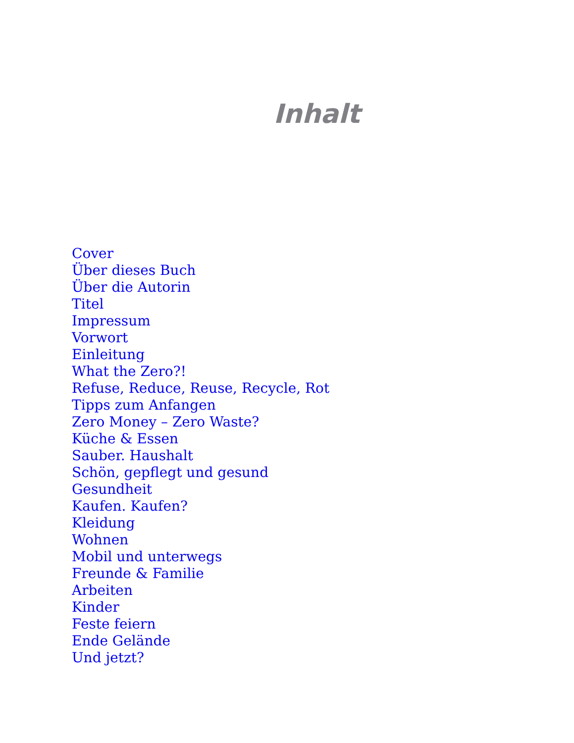Inhalt
Cover
Über dieses Buch
Über die Autorin
Titel
Impressum
Vorwort
Einleitung
What the Zero?!
Refuse, Reduce, Reuse, Recycle, Rot
Tipps zum Anfangen
Zero Money – Zero Waste?
Küche & Essen
Sauber. Haushalt
Schön, gepflegt und gesund
Gesundheit
Kaufen. Kaufen?
Kleidung
Wohnen
Mobil und unterwegs
Freunde & Familie
Arbeiten
Kinder
Feste feiern
Ende Gelände
Und jetzt?